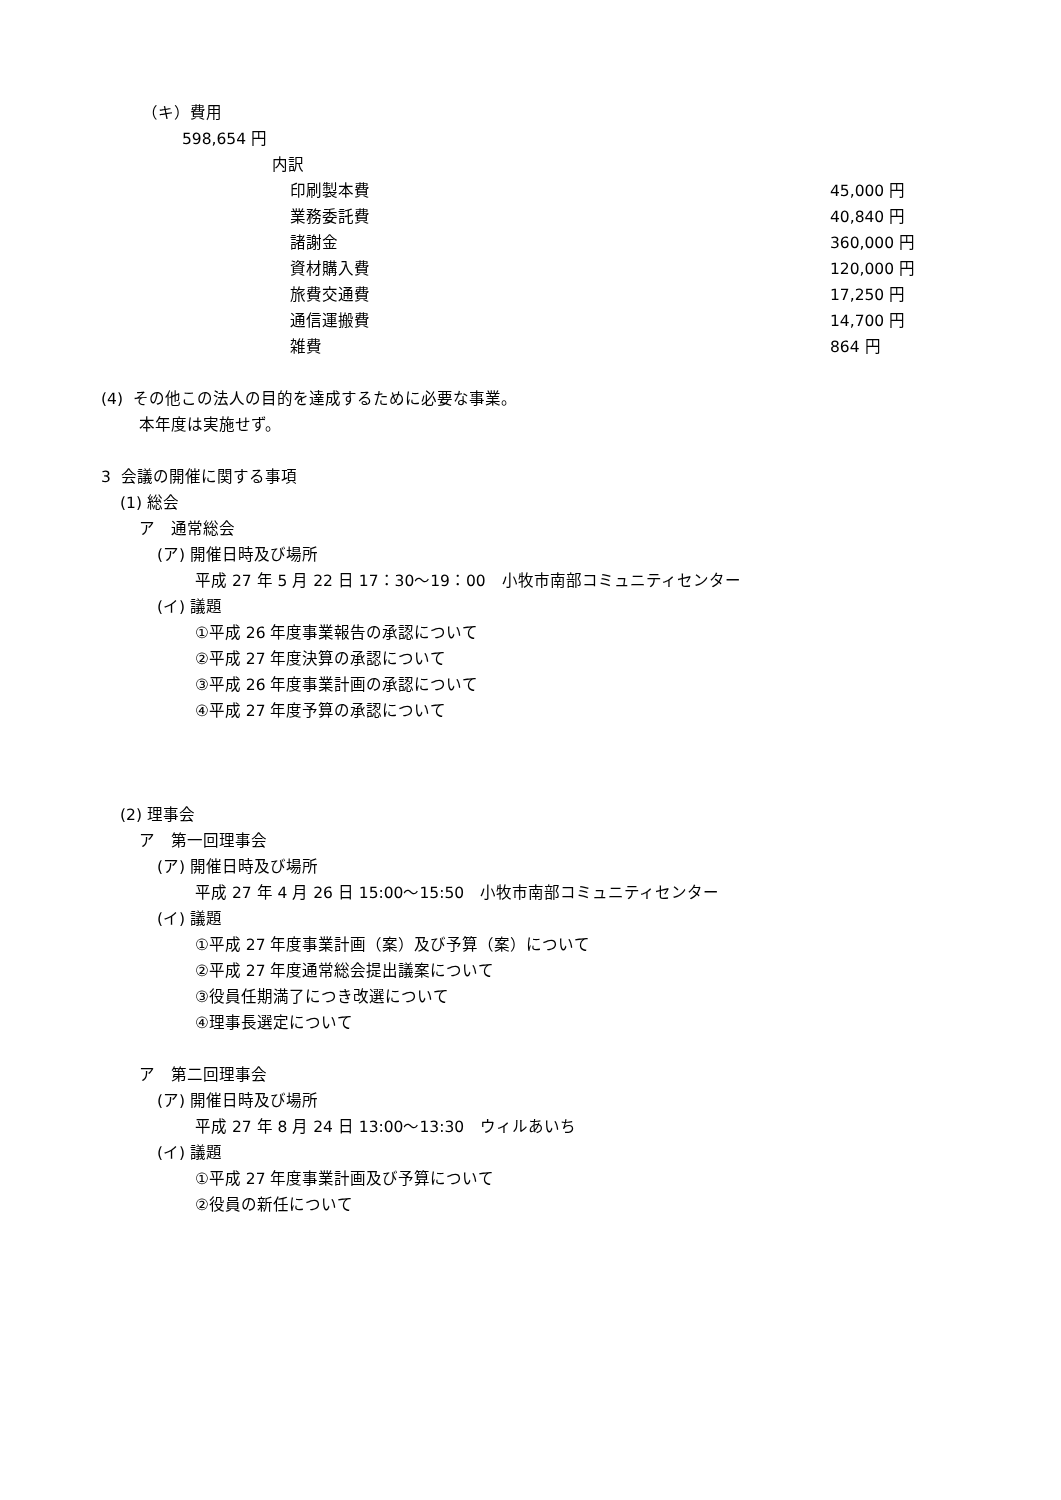（キ）費用
598,654 円
内訳
| 印刷製本費 | 45,000 円 |
| 業務委託費 | 40,840 円 |
| 諸謝金 | 360,000 円 |
| 資材購入費 | 120,000 円 |
| 旅費交通費 | 17,250 円 |
| 通信運搬費 | 14,700 円 |
| 雑費 | 864 円 |
(4) その他この法人の目的を達成するために必要な事業。
本年度は実施せず。
3 会議の開催に関する事項
(1) 総会
ア　通常総会
(ア) 開催日時及び場所
平成 27 年 5 月 22 日 17：30〜19：00　小牧市南部コミュニティセンター
(イ) 議題
①平成 26 年度事業報告の承認について
②平成 27 年度決算の承認について
③平成 26 年度事業計画の承認について
④平成 27 年度予算の承認について
(2) 理事会
ア　第一回理事会
(ア) 開催日時及び場所
平成 27 年 4 月 26 日 15:00〜15:50　小牧市南部コミュニティセンター
(イ) 議題
①平成 27 年度事業計画（案）及び予算（案）について
②平成 27 年度通常総会提出議案について
③役員任期満了につき改選について
④理事長選定について
ア　第二回理事会
(ア) 開催日時及び場所
平成 27 年 8 月 24 日 13:00〜13:30　ウィルあいち
(イ) 議題
①平成 27 年度事業計画及び予算について
②役員の新任について